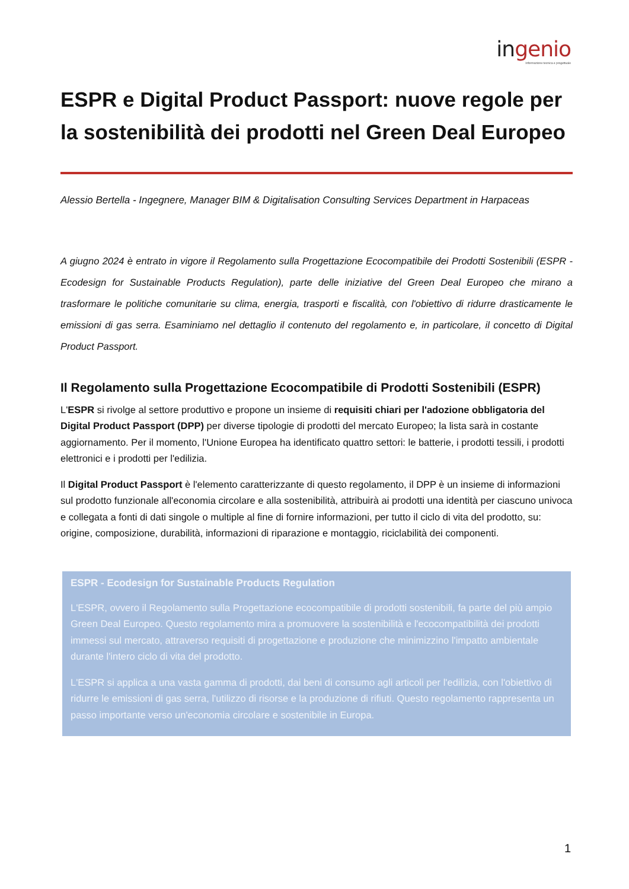ingenio
Informazione tecnica e progettuale
ESPR e Digital Product Passport: nuove regole per la sostenibilità dei prodotti nel Green Deal Europeo
Alessio Bertella - Ingegnere, Manager BIM & Digitalisation Consulting Services Department in Harpaceas
A giugno 2024 è entrato in vigore il Regolamento sulla Progettazione Ecocompatibile dei Prodotti Sostenibili (ESPR - Ecodesign for Sustainable Products Regulation), parte delle iniziative del Green Deal Europeo che mirano a trasformare le politiche comunitarie su clima, energia, trasporti e fiscalità, con l'obiettivo di ridurre drasticamente le emissioni di gas serra. Esaminiamo nel dettaglio il contenuto del regolamento e, in particolare, il concetto di Digital Product Passport.
Il Regolamento sulla Progettazione Ecocompatibile di Prodotti Sostenibili (ESPR)
L'ESPR si rivolge al settore produttivo e propone un insieme di requisiti chiari per l'adozione obbligatoria del Digital Product Passport (DPP) per diverse tipologie di prodotti del mercato Europeo; la lista sarà in costante aggiornamento. Per il momento, l'Unione Europea ha identificato quattro settori: le batterie, i prodotti tessili, i prodotti elettronici e i prodotti per l'edilizia.
Il Digital Product Passport è l'elemento caratterizzante di questo regolamento, il DPP è un insieme di informazioni sul prodotto funzionale all'economia circolare e alla sostenibilità, attribuirà ai prodotti una identità per ciascuno univoca e collegata a fonti di dati singole o multiple al fine di fornire informazioni, per tutto il ciclo di vita del prodotto, su: origine, composizione, durabilità, informazioni di riparazione e montaggio, riciclabilità dei componenti.
ESPR - Ecodesign for Sustainable Products Regulation
L'ESPR, ovvero il Regolamento sulla Progettazione ecocompatibile di prodotti sostenibili, fa parte del più ampio Green Deal Europeo. Questo regolamento mira a promuovere la sostenibilità e l'ecocompatibilità dei prodotti immessi sul mercato, attraverso requisiti di progettazione e produzione che minimizzino l'impatto ambientale durante l'intero ciclo di vita del prodotto.
L'ESPR si applica a una vasta gamma di prodotti, dai beni di consumo agli articoli per l'edilizia, con l'obiettivo di ridurre le emissioni di gas serra, l'utilizzo di risorse e la produzione di rifiuti. Questo regolamento rappresenta un passo importante verso un'economia circolare e sostenibile in Europa.
1